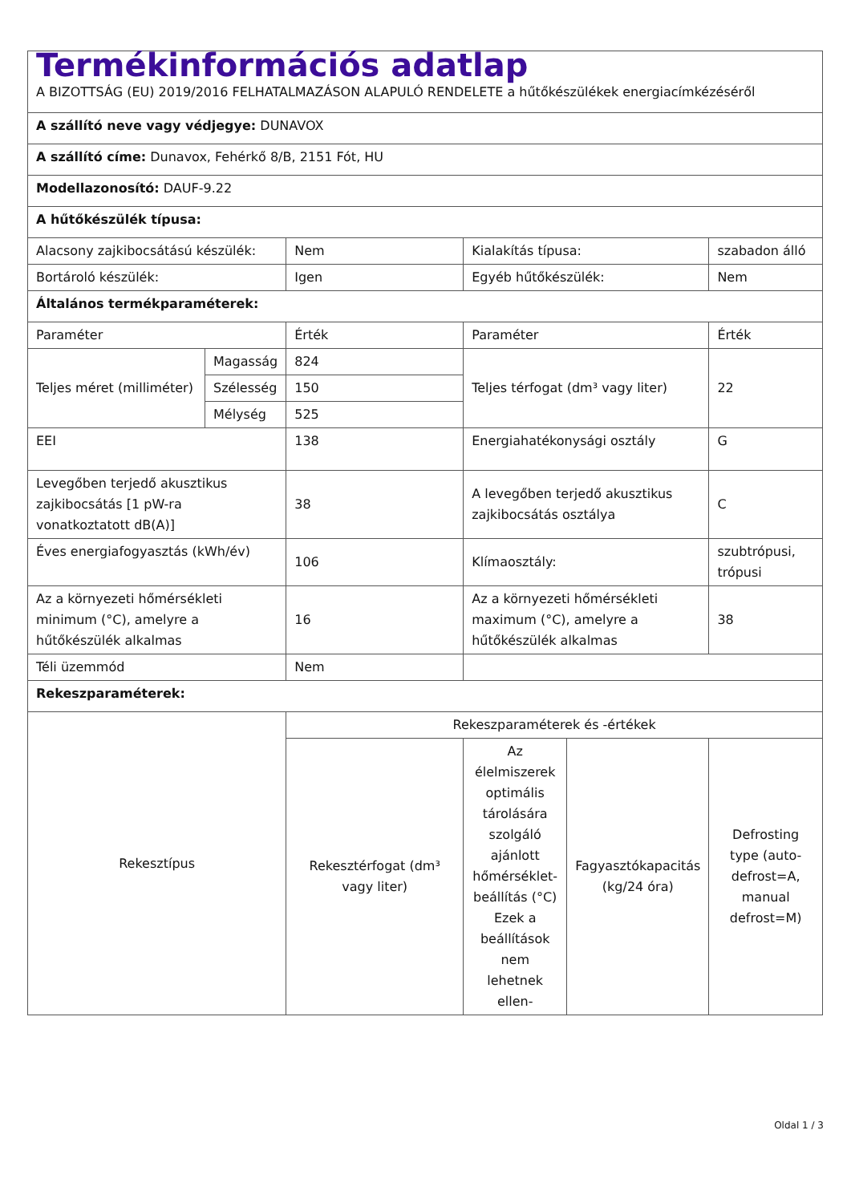| Termékinformációs adatlap A BIZOTTSÁG (EU) 2019/2016 FELHATALMAZÁSON ALAPULÓ RENDELETE a hűtőkészülékek energiacímkézéséről | | | | | |
| A szállító neve vagy védjegye: DUNAVOX | | | | | |
| A szállító címe: Dunavox, Fehérkő 8/B, 2151 Fót, HU | | | | | |
| Modellazonosító: DAUF-9.22 | | | | | |
| A hűtőkészülék típusa: | | | | | |
| Alacsony zajkibocsátású készülék: | | Nem | Kialakítás típusa: | | szabadon álló |
| Bortároló készülék: | | Igen | Egyéb hűtőkészülék: | | Nem |
| Általános termékparaméterek: | | | | | |
| Paraméter | | Érték | Paraméter | | Érték |
| Teljes méret (milliméter) | Magasság | 824 | Teljes térfogat (dm³ vagy liter) | | 22 |
| | Szélesség | 150 | | | |
| | Mélység | 525 | | | |
| EEI | | 138 | Energiahatékonysági osztály | | G |
| Levegőben terjedő akusztikus zajkibocsátás [1 pW-ra vonatkoztatott dB(A)] | | 38 | A levegőben terjedő akusztikus zajkibocsátás osztálya | | C |
| Éves energiafogyasztás (kWh/év) | | 106 | Klímaosztály: | | szubtrópusi, trópusi |
| Az a környezeti hőmérsékleti minimum (°C), amelyre a hűtőkészülék alkalmas | | 16 | Az a környezeti hőmérsékleti maximum (°C), amelyre a hűtőkészülék alkalmas | | 38 |
| Téli üzemmód | | Nem | | | |
| Rekeszparaméterek: | | | | | |
| Rekesztípus | | Rekeszparaméterek és -értékek | | | |
| | | Rekesztérfogat (dm³ vagy liter) | Az élelmiszerek optimális tárolására szolgáló ajánlott hőmérséklet-beállítás (°C) Ezek a beállítások nem lehetnek ellen- | Fagyasztókapacitás (kg/24 óra) | Defrosting type (auto-defrost=A, manual defrost=M) |
Oldal 1 / 3